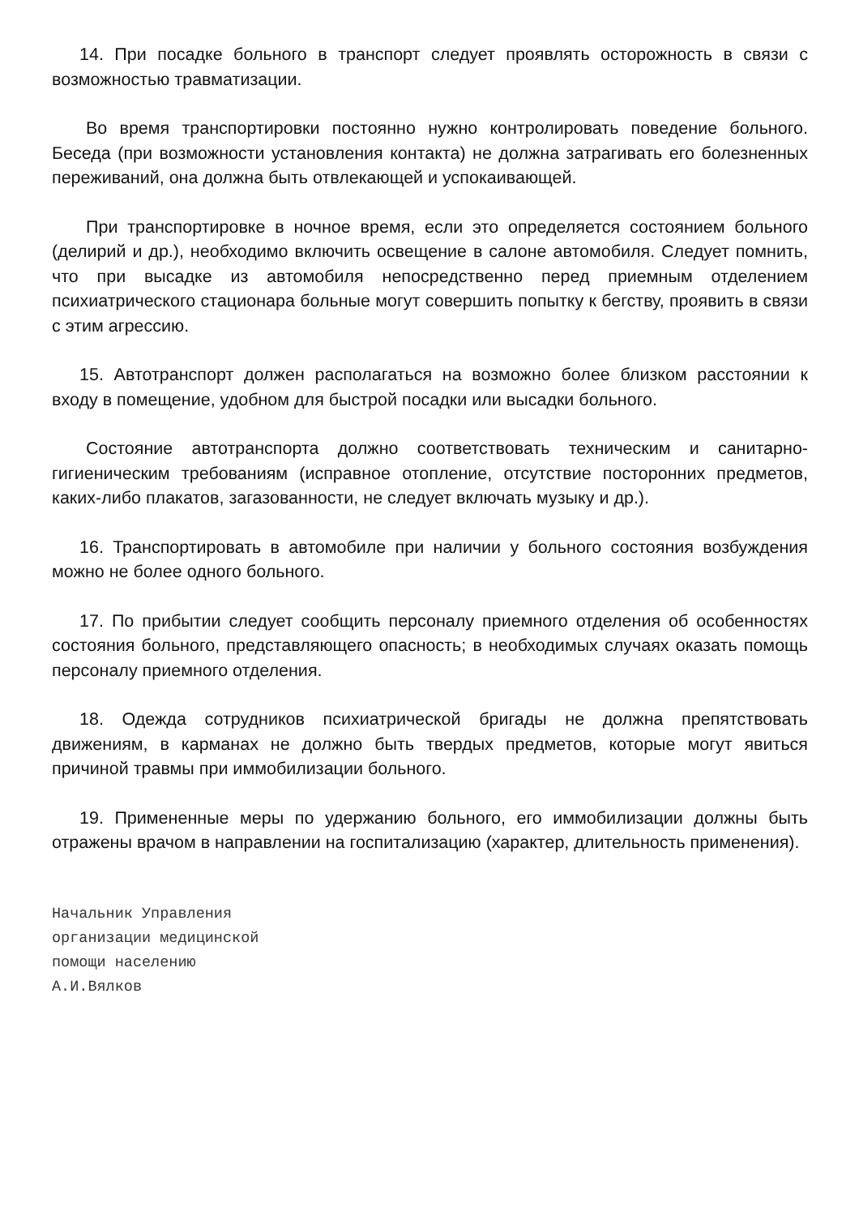14. При посадке больного в транспорт следует проявлять осторожность в связи с возможностью травматизации.
Во время транспортировки постоянно нужно контролировать поведение больного. Беседа (при возможности установления контакта) не должна затрагивать его болезненных переживаний, она должна быть отвлекающей и успокаивающей.
При транспортировке в ночное время, если это определяется состоянием больного (делирий и др.), необходимо включить освещение в салоне автомобиля. Следует помнить, что при высадке из автомобиля непосредственно перед приемным отделением психиатрического стационара больные могут совершить попытку к бегству, проявить в связи с этим агрессию.
15. Автотранспорт должен располагаться на возможно более близком расстоянии к входу в помещение, удобном для быстрой посадки или высадки больного.
Состояние автотранспорта должно соответствовать техническим и санитарно-гигиеническим требованиям (исправное отопление, отсутствие посторонних предметов, каких-либо плакатов, загазованности, не следует включать музыку и др.).
16. Транспортировать в автомобиле при наличии у больного состояния возбуждения можно не более одного больного.
17. По прибытии следует сообщить персоналу приемного отделения об особенностях состояния больного, представляющего опасность; в необходимых случаях оказать помощь персоналу приемного отделения.
18. Одежда сотрудников психиатрической бригады не должна препятствовать движениям, в карманах не должно быть твердых предметов, которые могут явиться причиной травмы при иммобилизации больного.
19. Примененные меры по удержанию больного, его иммобилизации должны быть отражены врачом в направлении на госпитализацию (характер, длительность применения).
Начальник Управления
организации медицинской
помощи населению
А.И.Вялков